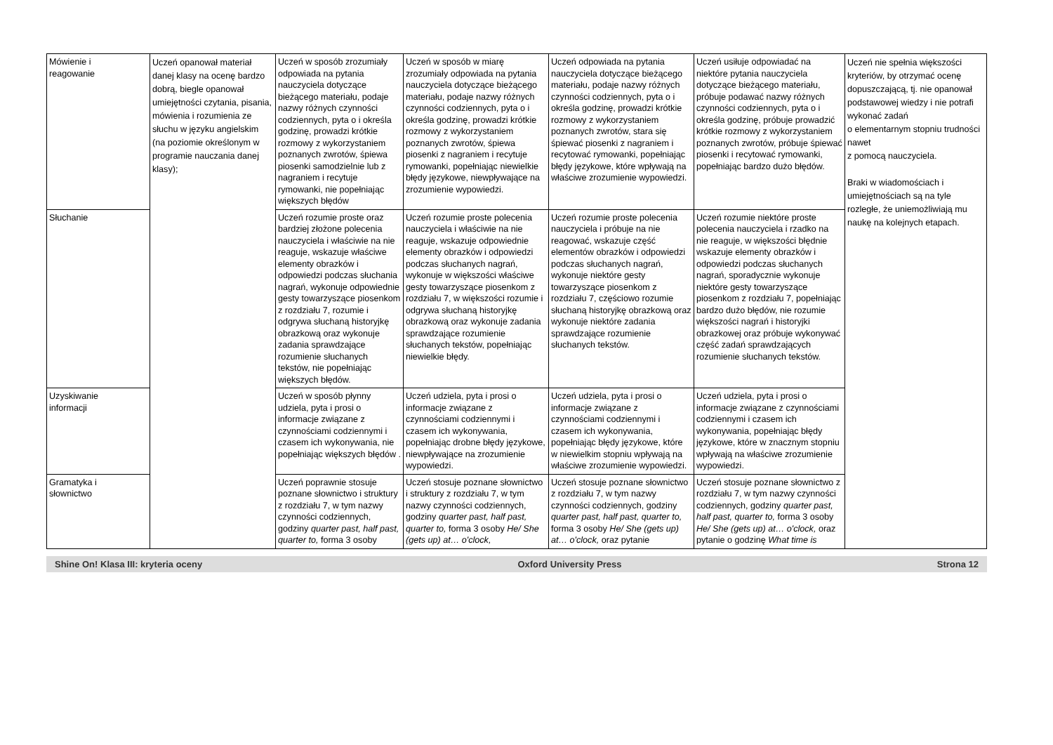| Mówienie i reagowanie | Uczeń opanował materiał danej klasy na ocenę bardzo dobrą, biegle opanował umiejętności czytania, pisania, mówienia i rozumienia ze słuchu w języku angielskim (na poziomie określonym w programie nauczania danej klasy); | Uczeń w sposób zrozumiały odpowiada na pytania nauczyciela dotyczące bieżącego materiału, podaje nazwy różnych czynności codziennych, pyta o i określa godzinę, prowadzi krótkie rozmowy z wykorzystaniem poznanych zwrotów, śpiewa piosenki samodzielnie lub z nagraniem i recytuje rymowanki, nie popełniając większych błędów | Uczeń w sposób w miarę zrozumiały odpowiada na pytania nauczyciela dotyczące bieżącego materiału, podaje nazwy różnych czynności codziennych, pyta o i określa godzinę, prowadzi krótkie rozmowy z wykorzystaniem poznanych zwrotów, śpiewa piosenki z nagraniem i recytuje rymowanki, popełniając niewielkie błędy językowe, niewpływające na zrozumienie wypowiedzi. | Uczeń odpowiada na pytania nauczyciela dotyczące bieżącego materiału, podaje nazwy różnych czynności codziennych, pyta o i określa godzinę, prowadzi krótkie rozmowy z wykorzystaniem poznanych zwrotów, stara się śpiewać piosenki z nagraniem i recytować rymowanki, popełniając błędy językowe, które wpływają na właściwe zrozumienie wypowiedzi. | Uczeń usiłuje odpowiadać na niektóre pytania nauczyciela dotyczące bieżącego materiału, próbuje podawać nazwy różnych czynności codziennych, pyta o i określa godzinę, próbuje prowadzić krótkie rozmowy z wykorzystaniem poznanych zwrotów, próbuje śpiewać piosenki i recytować rymowanki, popełniając bardzo dużo błędów. | Uczeń nie spełnia większości kryteriów, by otrzymać ocenę dopuszczającą, tj. nie opanował podstawowej wiedzy i nie potrafi wykonać zadań o elementarnym stopniu trudności nawet z pomocą nauczyciela. Braki w wiadomościach i umiejętnościach są na tyle rozległe, że uniemożliwiają mu naukę na kolejnych etapach. |
| Słuchanie | | Uczeń rozumie proste oraz bardziej złożone polecenia nauczyciela i właściwie na nie reaguje, wskazuje właściwe elementy obrazków i odpowiedzi podczas słuchania nagrań, wykonuje odpowiednie gesty towarzyszące piosenkom z rozdziału 7, rozumie i odgrywa słuchaną historyjkę obrazkową oraz wykonuje zadania sprawdzające rozumienie słuchanych tekstów, nie popełniając większych błędów. | Uczeń rozumie proste polecenia nauczyciela i właściwie na nie reaguje, wskazuje odpowiednie elementy obrazków i odpowiedzi podczas słuchanych nagrań, wykonuje w większości właściwe gesty towarzyszące piosenkom z rozdziału 7, w większości rozumie i odgrywa słuchaną historyjkę obrazkową oraz wykonuje zadania sprawdzające rozumienie słuchanych tekstów, popełniając niewielkie błędy. | Uczeń rozumie proste polecenia nauczyciela i próbuje na nie reagować, wskazuje część elementów obrazków i odpowiedzi podczas słuchanych nagrań, wykonuje niektóre gesty towarzyszące piosenkom z rozdziału 7, częściowo rozumie słuchaną historyjkę obrazkową oraz wykonuje niektóre zadania sprawdzające rozumienie słuchanych tekstów. | Uczeń rozumie niektóre proste polecenia nauczyciela i rzadko na nie reaguje, w większości błędnie wskazuje elementy obrazków i odpowiedzi podczas słuchanych nagrań, sporadycznie wykonuje niektóre gesty towarzyszące piosenkom z rozdziału 7, popełniając bardzo dużo błędów, nie rozumie większości nagrań i historyjki obrazkowej oraz próbuje wykonywać część zadań sprawdzających rozumienie słuchanych tekstów. | |
| Uzyskiwanie informacji | | Uczeń w sposób płynny udziela, pyta i prosi o informacje związane z czynnościami codziennymi i czasem ich wykonywania, nie popełniając większych błędów . | Uczeń udziela, pyta i prosi o informacje związane z czynnościami codziennymi i czasem ich wykonywania, popełniając drobne błędy językowe, niewpływające na zrozumienie wypowiedzi. | Uczeń udziela, pyta i prosi o informacje związane z czynnościami codziennymi i czasem ich wykonywania, popełniając błędy językowe, które w niewielkim stopniu wpływają na właściwe zrozumienie wypowiedzi. | Uczeń udziela, pyta i prosi o informacje związane z czynnościami codziennymi i czasem ich wykonywania, popełniając błędy językowe, które w znacznym stopniu wpływają na właściwe zrozumienie wypowiedzi. | |
| Gramatyka i słownictwo | | Uczeń poprawnie stosuje poznane słownictwo i struktury z rozdziału 7, w tym nazwy czynności codziennych, godziny quarter past, half past, quarter to, forma 3 osoby | Uczeń stosuje poznane słownictwo i struktury z rozdziału 7, w tym nazwy czynności codziennych, godziny quarter past, half past, quarter to, forma 3 osoby He/ She (gets up) at… o'clock, | Uczeń stosuje poznane słownictwo z rozdziału 7, w tym nazwy czynności codziennych, godziny quarter past, half past, quarter to, forma 3 osoby He/ She (gets up) at… o'clock, oraz pytanie | Uczeń stosuje poznane słownictwo z rozdziału 7, w tym nazwy czynności codziennych, godziny quarter past, half past, quarter to, forma 3 osoby He/ She (gets up) at… o'clock, oraz pytanie o godzinę What time is | |
Shine On! Klasa III: kryteria oceny Oxford University Press Strona 12